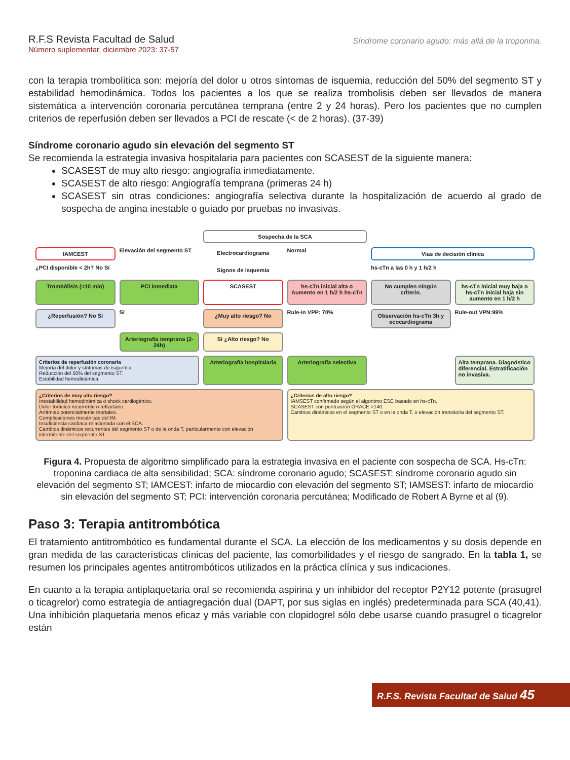R.F.S Revista Facultad de Salud
Número suplementar, diciembre 2023: 37-57
Síndrome coronario agudo: más allá de la troponina.
con la terapia trombolítica son: mejoría del dolor u otros síntomas de isquemia, reducción del 50% del segmento ST y estabilidad hemodinámica. Todos los pacientes a los que se realiza trombolisis deben ser llevados de manera sistemática a intervención coronaria percutánea temprana (entre 2 y 24 horas). Pero los pacientes que no cumplen criterios de reperfusión deben ser llevados a PCI de rescate (< de 2 horas). (37-39)
Síndrome coronario agudo sin elevación del segmento ST
Se recomienda la estrategia invasiva hospitalaria para pacientes con SCASEST de la siguiente manera:
SCASEST de muy alto riesgo: angiografía inmediatamente.
SCASEST de alto riesgo: Angiografía temprana (primeras 24 h)
SCASEST sin otras condiciones: angiografía selectiva durante la hospitalización de acuerdo al grado de sospecha de angina inestable o guiado por pruebas no invasivas.
Sospecha de la SCA
IAMCEST
Elevación del segmento ST
Electrocardiograma
Normal
Vías de decisión clínica
¿PCI disponible < 2h? No Sí
Signos de isquemia
hs-cTn a las 0 h y 1 h/2 h
Trombólisis (<10 min)
PCI inmediata
SCASEST
hs-cTn inicial alta o Aumento en 1 h/2 h hs-cTn
No cumplen ningún criterio.
hs-cTn inicial muy baja o hs-cTn inicial baja sin aumento en 1 h/2 h
¿Reperfusión? No Sí
Sí
¿Muy alto riesgo? No
Rule-in VPP: 70%
Observación hs-cTn 3h y ecocardiograma
Rule-out VPN:99%
Arteriografía temprana (2-24h)
Sí ¿Alto riesgo? No
Criterios de reperfusión coronaria
Mejoría del dolor y síntomas de isquemia.
Reducción del 50% del segmento ST.
Estabilidad hemodinámica.
Arteriografía hospitalaria
Arteriografía selectiva
Alta temprana. Diagnóstico diferencial. Estratificación no invasiva.
¿Criterios de muy alto riesgo?
Inestabilidad hemodinámica o shock cardiogénico.
Dolor torácico recurrente o refractario.
Arritmias potencialmente mortales.
Complicaciones mecánicas del IM.
Insuficiencia cardiaca relacionada con el SCA.
Cambios dinámicos recurrentes del segmento ST o de la onda T, particularmente con elevación intermitente del segmento ST.
¿Criterios de alto riesgo?
IAMSEST confirmado según el algoritmo ESC basado en hs-cTn.
SCASEST con puntuación GRACE >140.
Cambios dinámicos en el segmento ST o en la onda T, o elevación transitoria del segmento ST.
Figura 4. Propuesta de algoritmo simplificado para la estrategia invasiva en el paciente con sospecha de SCA. Hs-cTn: troponina cardiaca de alta sensibilidad; SCA: síndrome coronario agudo; SCASEST: síndrome coronario agudo sin elevación del segmento ST; IAMCEST: infarto de miocardio con elevación del segmento ST; IAMSEST: infarto de miocardio sin elevación del segmento ST; PCI: intervención coronaria percutánea; Modificado de Robert A Byrne et al (9).
Paso 3: Terapia antitrombótica
El tratamiento antitrombótico es fundamental durante el SCA. La elección de los medicamentos y su dosis depende en gran medida de las características clínicas del paciente, las comorbilidades y el riesgo de sangrado. En la tabla 1, se resumen los principales agentes antitrombóticos utilizados en la práctica clínica y sus indicaciones.
En cuanto a la terapia antiplaquetaria oral se recomienda aspirina y un inhibidor del receptor P2Y12 potente (prasugrel o ticagrelor) como estrategia de antiagregación dual (DAPT, por sus siglas en inglés) predeterminada para SCA (40,41). Una inhibición plaquetaria menos eficaz y más variable con clopidogrel sólo debe usarse cuando prasugrel o ticagrelor están
R.F.S. Revista Facultad de Salud 45